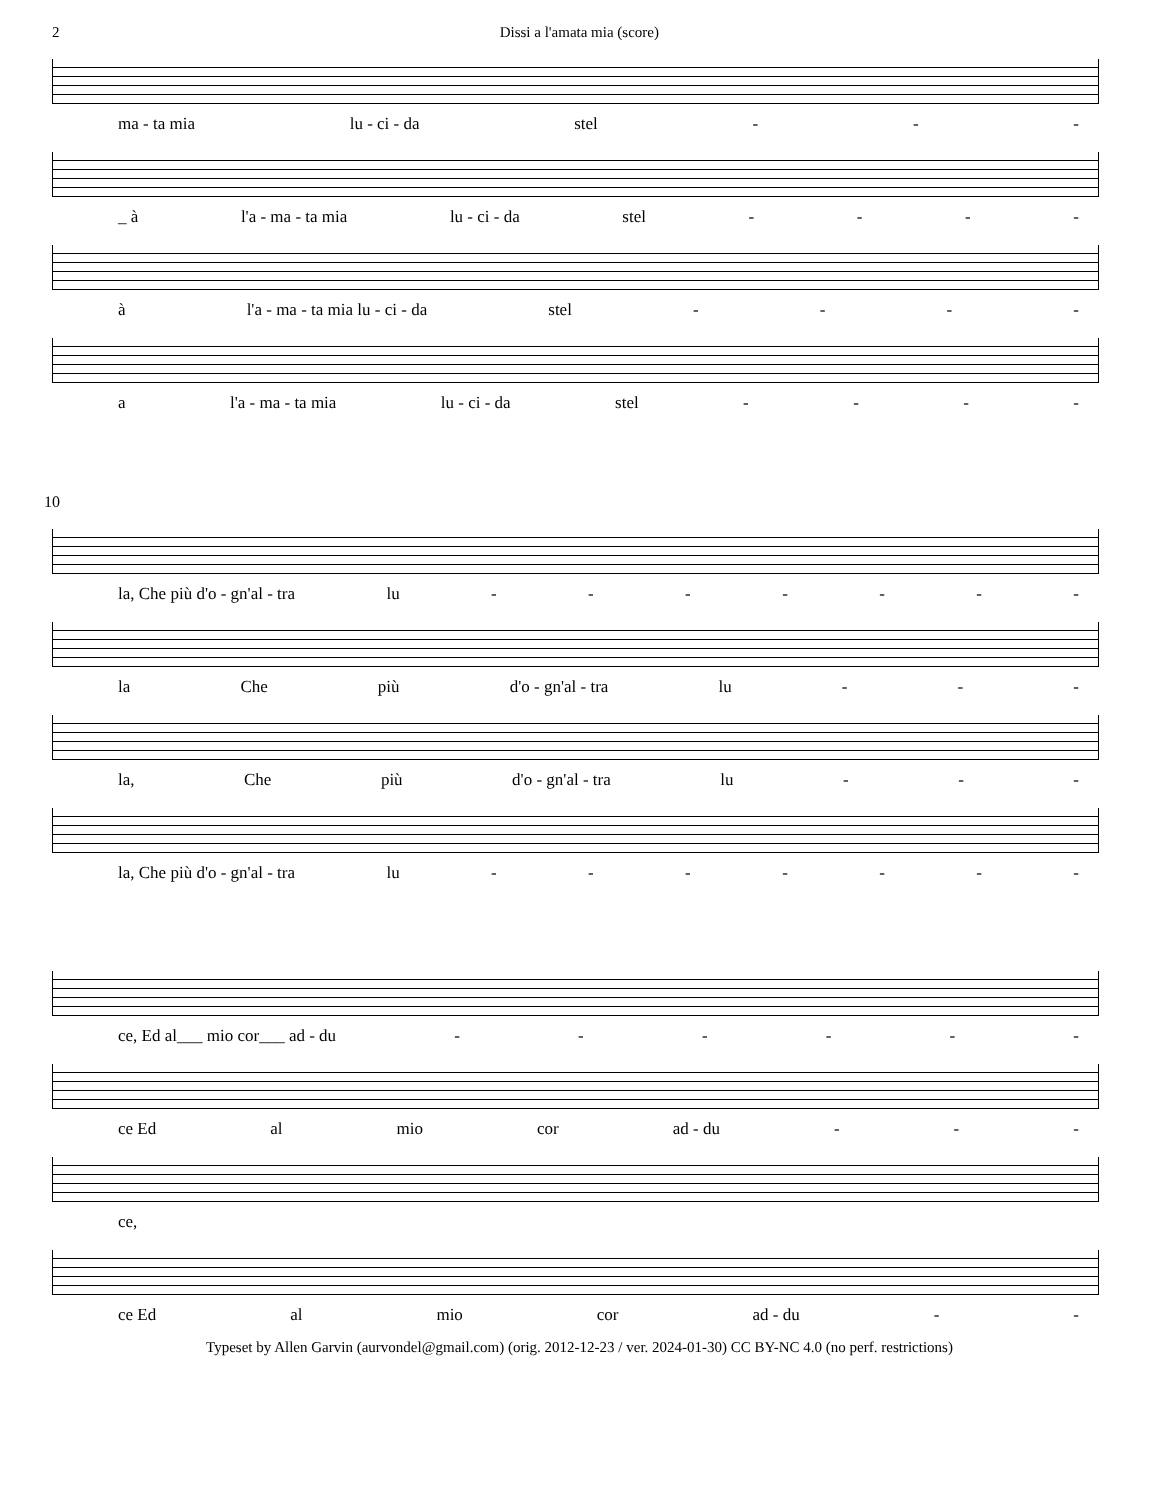2 Dissi a l'amata mia (score)
ma - ta mia lu - ci - da stel - - -
_ à l'a - ma - ta mia lu - ci - da stel - - - -
à l'a - ma - ta mia lu - ci - da stel - - - -
a l'a - ma - ta mia lu - ci - da stel - - - -
10
la, Che più d'o - gn'al - tra lu - - - - - - -
la Che più d'o - gn'al - tra lu - - -
la, Che più d'o - gn'al - tra lu - - -
la, Che più d'o - gn'al - tra lu - - - - - - -
ce, Ed al___ mio cor___ ad - du - - - - - -
ce Ed al mio cor ad - du - - -
ce,
ce Ed al mio cor ad - du - -
Typeset by Allen Garvin (aurvondel@gmail.com) (orig. 2012-12-23 / ver. 2024-01-30) CC BY-NC 4.0 (no perf. restrictions)